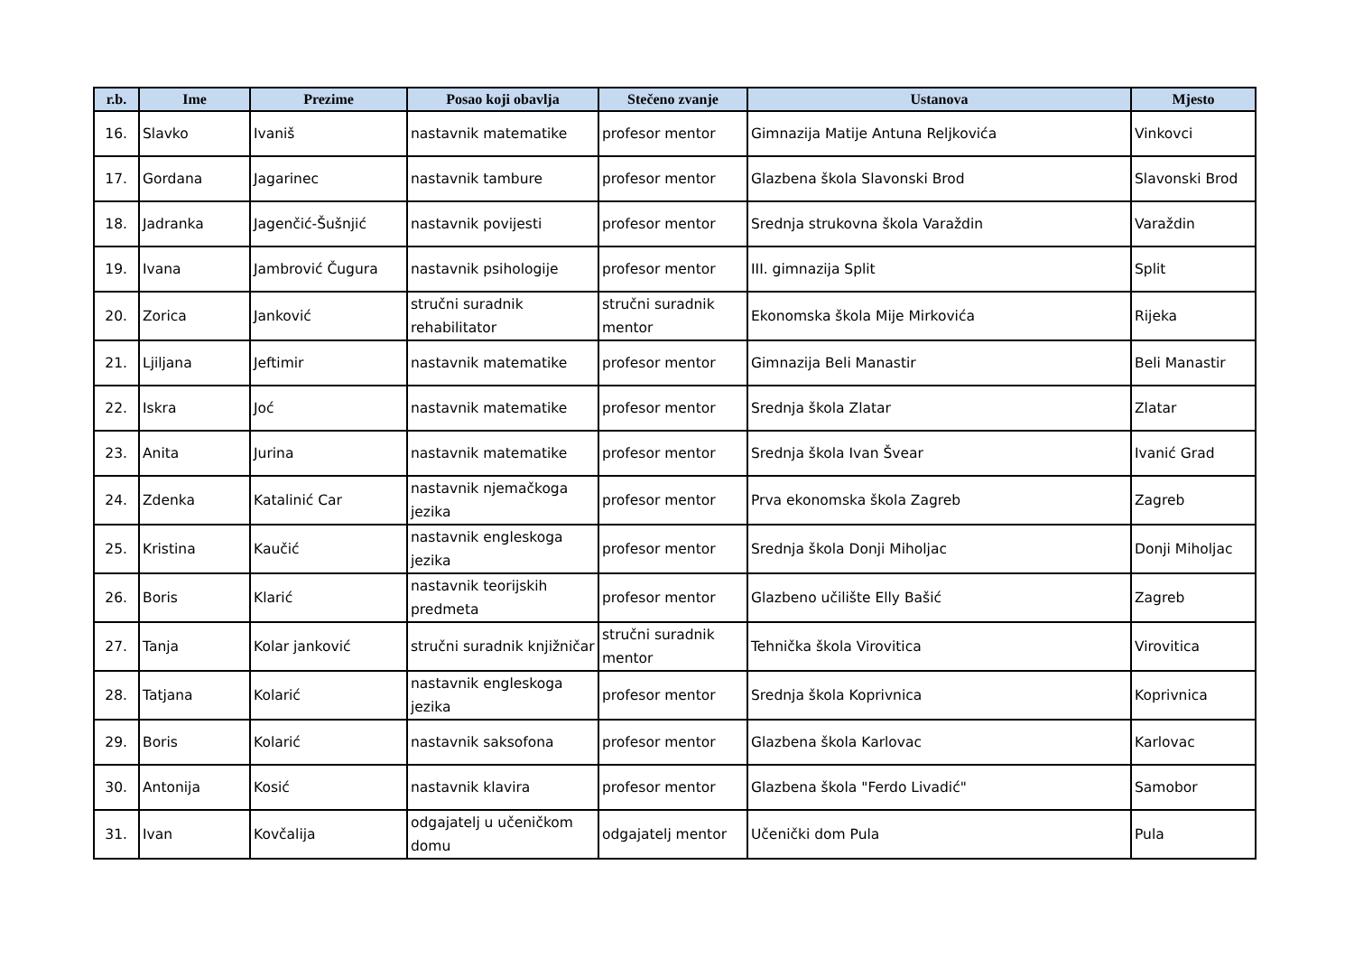| r.b. | Ime | Prezime | Posao koji obavlja | Stečeno zvanje | Ustanova | Mjesto |
| --- | --- | --- | --- | --- | --- | --- |
| 16. | Slavko | Ivaniš | nastavnik matematike | profesor mentor | Gimnazija Matije Antuna Reljkovića | Vinkovci |
| 17. | Gordana | Jagarinec | nastavnik tambure | profesor mentor | Glazbena škola Slavonski Brod | Slavonski Brod |
| 18. | Jadranka | Jagenčić-Šušnjić | nastavnik povijesti | profesor mentor | Srednja strukovna škola Varaždin | Varaždin |
| 19. | Ivana | Jambrović Čugura | nastavnik psihologije | profesor mentor | III. gimnazija Split | Split |
| 20. | Zorica | Janković | stručni suradnik rehabilitator | stručni suradnik mentor | Ekonomska škola Mije Mirkovića | Rijeka |
| 21. | Ljiljana | Jeftimir | nastavnik matematike | profesor mentor | Gimnazija Beli Manastir | Beli Manastir |
| 22. | Iskra | Joć | nastavnik matematike | profesor mentor | Srednja škola Zlatar | Zlatar |
| 23. | Anita | Jurina | nastavnik matematike | profesor mentor | Srednja škola Ivan Švear | Ivanić Grad |
| 24. | Zdenka | Katalinić Car | nastavnik njemačkoga jezika | profesor mentor | Prva ekonomska škola Zagreb | Zagreb |
| 25. | Kristina | Kaučić | nastavnik engleskoga jezika | profesor mentor | Srednja škola Donji Miholjac | Donji Miholjac |
| 26. | Boris | Klarić | nastavnik teorijskih predmeta | profesor mentor | Glazbeno učilište Elly Bašić | Zagreb |
| 27. | Tanja | Kolar janković | stručni suradnik knjižničar | stručni suradnik mentor | Tehnička škola Virovitica | Virovitica |
| 28. | Tatjana | Kolarić | nastavnik engleskoga jezika | profesor mentor | Srednja škola Koprivnica | Koprivnica |
| 29. | Boris | Kolarić | nastavnik saksofona | profesor mentor | Glazbena škola Karlovac | Karlovac |
| 30. | Antonija | Kosić | nastavnik klavira | profesor mentor | Glazbena škola "Ferdo Livadić" | Samobor |
| 31. | Ivan | Kovčalija | odgajatelj u učeničkom domu | odgajatelj mentor | Učenički dom Pula | Pula |